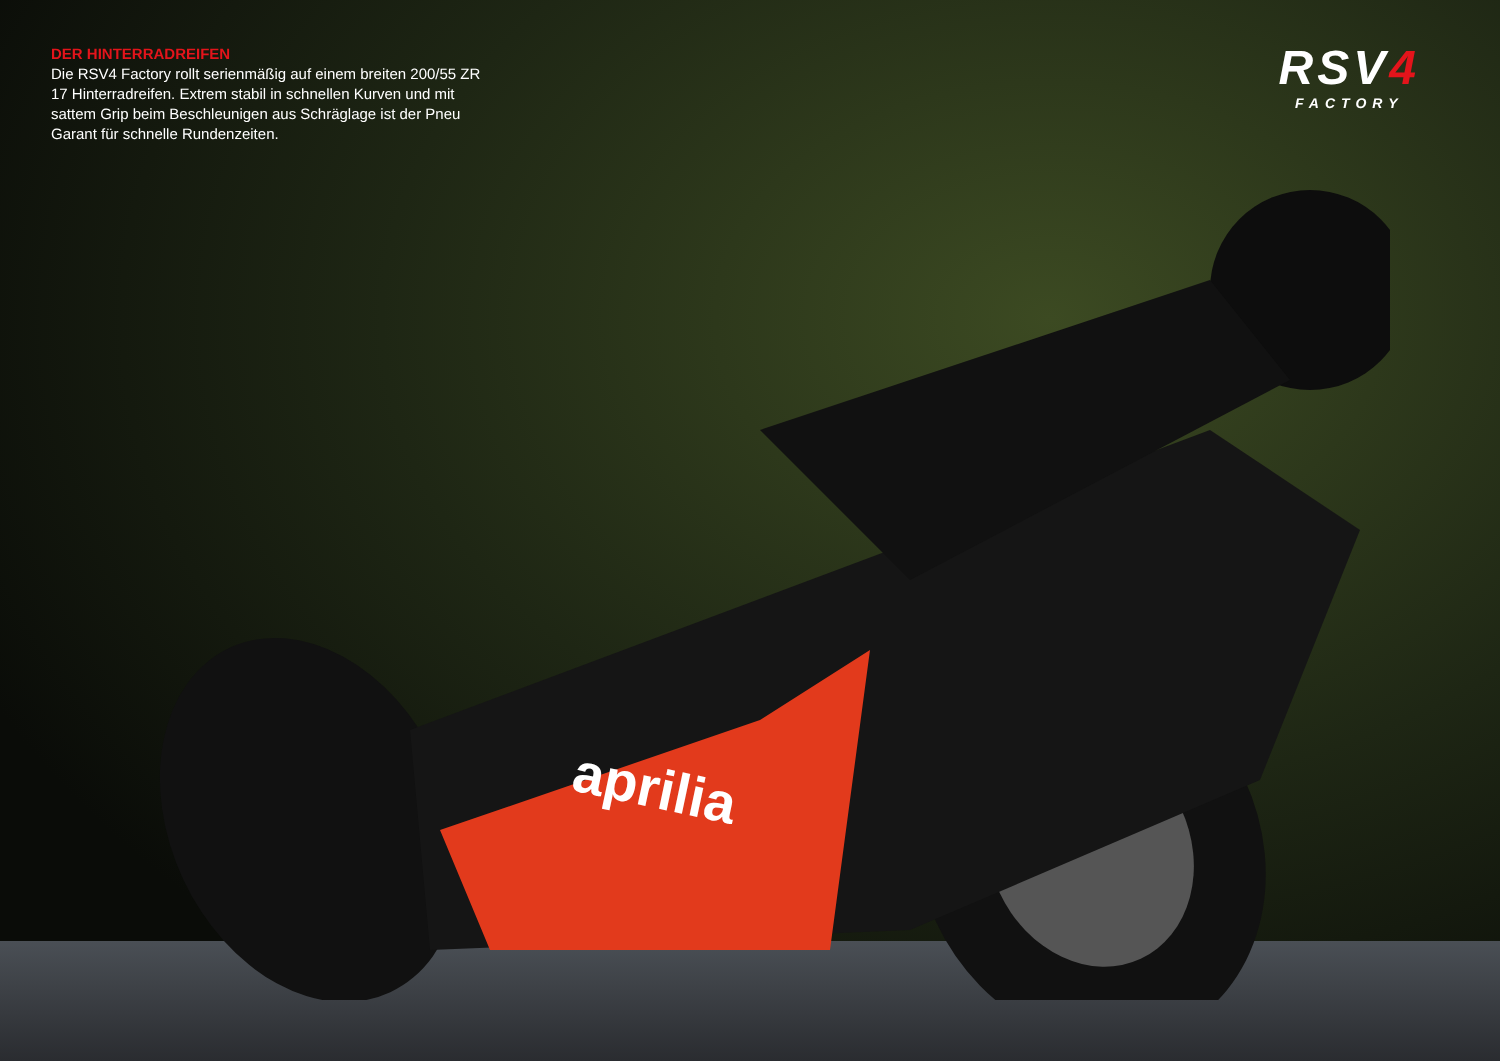DER HINTERRADREIFEN
Die RSV4 Factory rollt serienmäßig auf einem breiten 200/55 ZR 17 Hinterradreifen. Extrem stabil in schnellen Kurven und mit sattem Grip beim Beschleunigen aus Schräglage ist der Pneu Garant für schnelle Rundenzeiten.
RSV4
FACTORY
aprilia